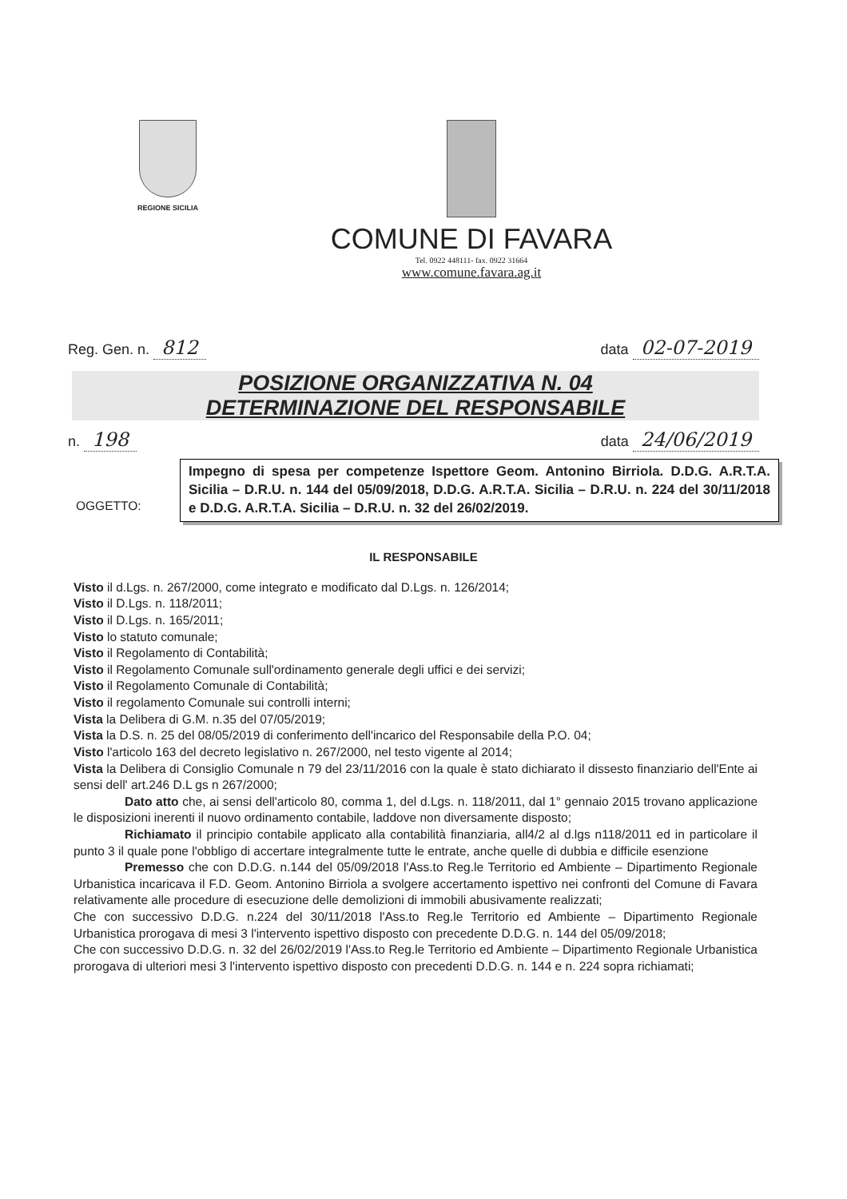REGIONE SICILIA
COMUNE DI FAVARA
Tel. 0922 448111- fax. 0922 31664
www.comune.favara.ag.it
Reg. Gen. n. 812 data 02-07-2019
POSIZIONE ORGANIZZATIVA N. 04
DETERMINAZIONE DEL RESPONSABILE
n. 198 data 24/06/2019
OGGETTO:
Impegno di spesa per competenze Ispettore Geom. Antonino Birriola. D.D.G. A.R.T.A. Sicilia – D.R.U. n. 144 del 05/09/2018, D.D.G. A.R.T.A. Sicilia – D.R.U. n. 224 del 30/11/2018 e D.D.G. A.R.T.A. Sicilia – D.R.U. n. 32 del 26/02/2019.
IL RESPONSABILE
Visto il d.Lgs. n. 267/2000, come integrato e modificato dal D.Lgs. n. 126/2014;
Visto il D.Lgs. n. 118/2011;
Visto il D.Lgs. n. 165/2011;
Visto lo statuto comunale;
Visto il Regolamento di Contabilità;
Visto il Regolamento Comunale sull'ordinamento generale degli uffici e dei servizi;
Visto il Regolamento Comunale di Contabilità;
Visto il regolamento Comunale sui controlli interni;
Vista la Delibera di G.M. n.35 del 07/05/2019;
Vista la D.S. n. 25 del 08/05/2019 di conferimento dell'incarico del Responsabile della P.O. 04;
Visto l'articolo 163 del decreto legislativo n. 267/2000, nel testo vigente al 2014;
Vista la Delibera di Consiglio Comunale n 79 del 23/11/2016 con la quale è stato dichiarato il dissesto finanziario dell'Ente ai sensi dell' art.246 D.L gs n 267/2000;
Dato atto che, ai sensi dell'articolo 80, comma 1, del d.Lgs. n. 118/2011, dal 1° gennaio 2015 trovano applicazione le disposizioni inerenti il nuovo ordinamento contabile, laddove non diversamente disposto;
Richiamato il principio contabile applicato alla contabilità finanziaria, all4/2 al d.lgs n118/2011 ed in particolare il punto 3 il quale pone l'obbligo di accertare integralmente tutte le entrate, anche quelle di dubbia e difficile esenzione
Premesso che con D.D.G. n.144 del 05/09/2018 l'Ass.to Reg.le Territorio ed Ambiente – Dipartimento Regionale Urbanistica incaricava il F.D. Geom. Antonino Birriola a svolgere accertamento ispettivo nei confronti del Comune di Favara relativamente alle procedure di esecuzione delle demolizioni di immobili abusivamente realizzati;
Che con successivo D.D.G. n.224 del 30/11/2018 l'Ass.to Reg.le Territorio ed Ambiente – Dipartimento Regionale Urbanistica prorogava di mesi 3 l'intervento ispettivo disposto con precedente D.D.G. n. 144 del 05/09/2018;
Che con successivo D.D.G. n. 32 del 26/02/2019 l'Ass.to Reg.le Territorio ed Ambiente – Dipartimento Regionale Urbanistica prorogava di ulteriori mesi 3 l'intervento ispettivo disposto con precedenti D.D.G. n. 144 e n. 224 sopra richiamati;